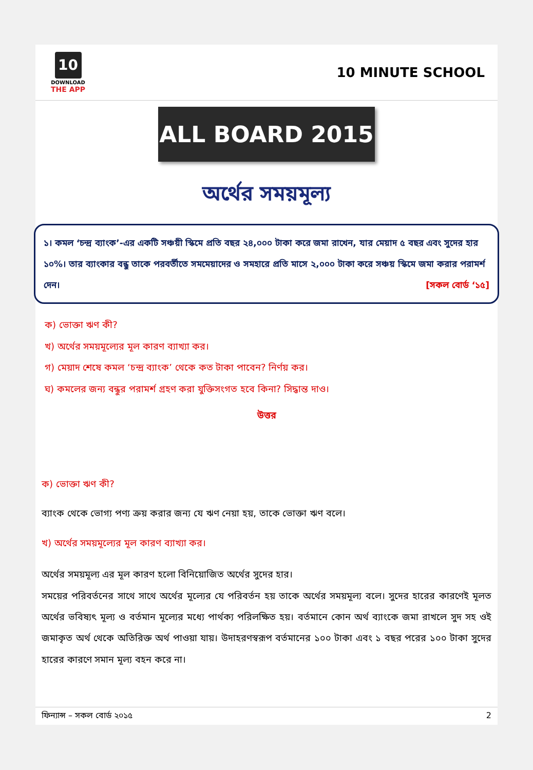10
DOWNLOAD
THE APP
10 MINUTE SCHOOL
ALL BOARD 2015
অর্থের সময়মূল্য
১। কমল ‘চন্দ্র ব্যাংক’-এর একটি সঞ্চয়ী স্কিমে প্রতি বছর ২৪,০০০ টাকা করে জমা রাখেন, যার মেয়াদ ৫ বছর এবং সুদের হার ১০%। তার ব্যাংকার বন্ধু তাকে পরবর্তীতে সমমেয়াদের ও সমহারে প্রতি মাসে ২,০০০ টাকা করে সঞ্চয় স্কিমে জমা করার পরামর্শ দেন। [সকল বোর্ড ‘১৫]
ক) ভোক্তা ঋণ কী?
খ) অর্থের সময়মূল্যের মূল কারণ ব্যাখ্যা কর।
গ) মেয়াদ শেষে কমল ‘চন্দ্র ব্যাংক’ থেকে কত টাকা পাবেন? নির্ণয় কর।
ঘ) কমলের জন্য বন্ধুর পরামর্শ গ্রহণ করা যুক্তিসংগত হবে কিনা? সিদ্ধান্ত দাও।
উত্তর
ক) ভোক্তা ঋণ কী?
ব্যাংক থেকে ভোগ্য পণ্য ক্রয় করার জন্য যে ঋণ নেয়া হয়, তাকে ভোক্তা ঋণ বলে।
খ) অর্থের সময়মূল্যের মূল কারণ ব্যাখ্যা কর।
অর্থের সময়মূল্য এর মূল কারণ হলো বিনিয়োজিত অর্থের সুদের হার।
সময়ের পরিবর্তনের সাথে সাথে অর্থের মূল্যের যে পরিবর্তন হয় তাকে অর্থের সময়মূল্য বলে। সুদের হারের কারণেই মূলত অর্থের ভবিষ্যৎ মূল্য ও বর্তমান মূল্যের মধ্যে পার্থক্য পরিলক্ষিত হয়। বর্তমানে কোন অর্থ ব্যাংকে জমা রাখলে সুদ সহ ওই জমাকৃত অর্থ থেকে অতিরিক্ত অর্থ পাওয়া যায়। উদাহরণস্বরূপ বর্তমানের ১০০ টাকা এবং ১ বছর পরের ১০০ টাকা সুদের হারের কারণে সমান মূল্য বহন করে না।
ফিন্যান্স – সকল বোর্ড ২০১৫ 2